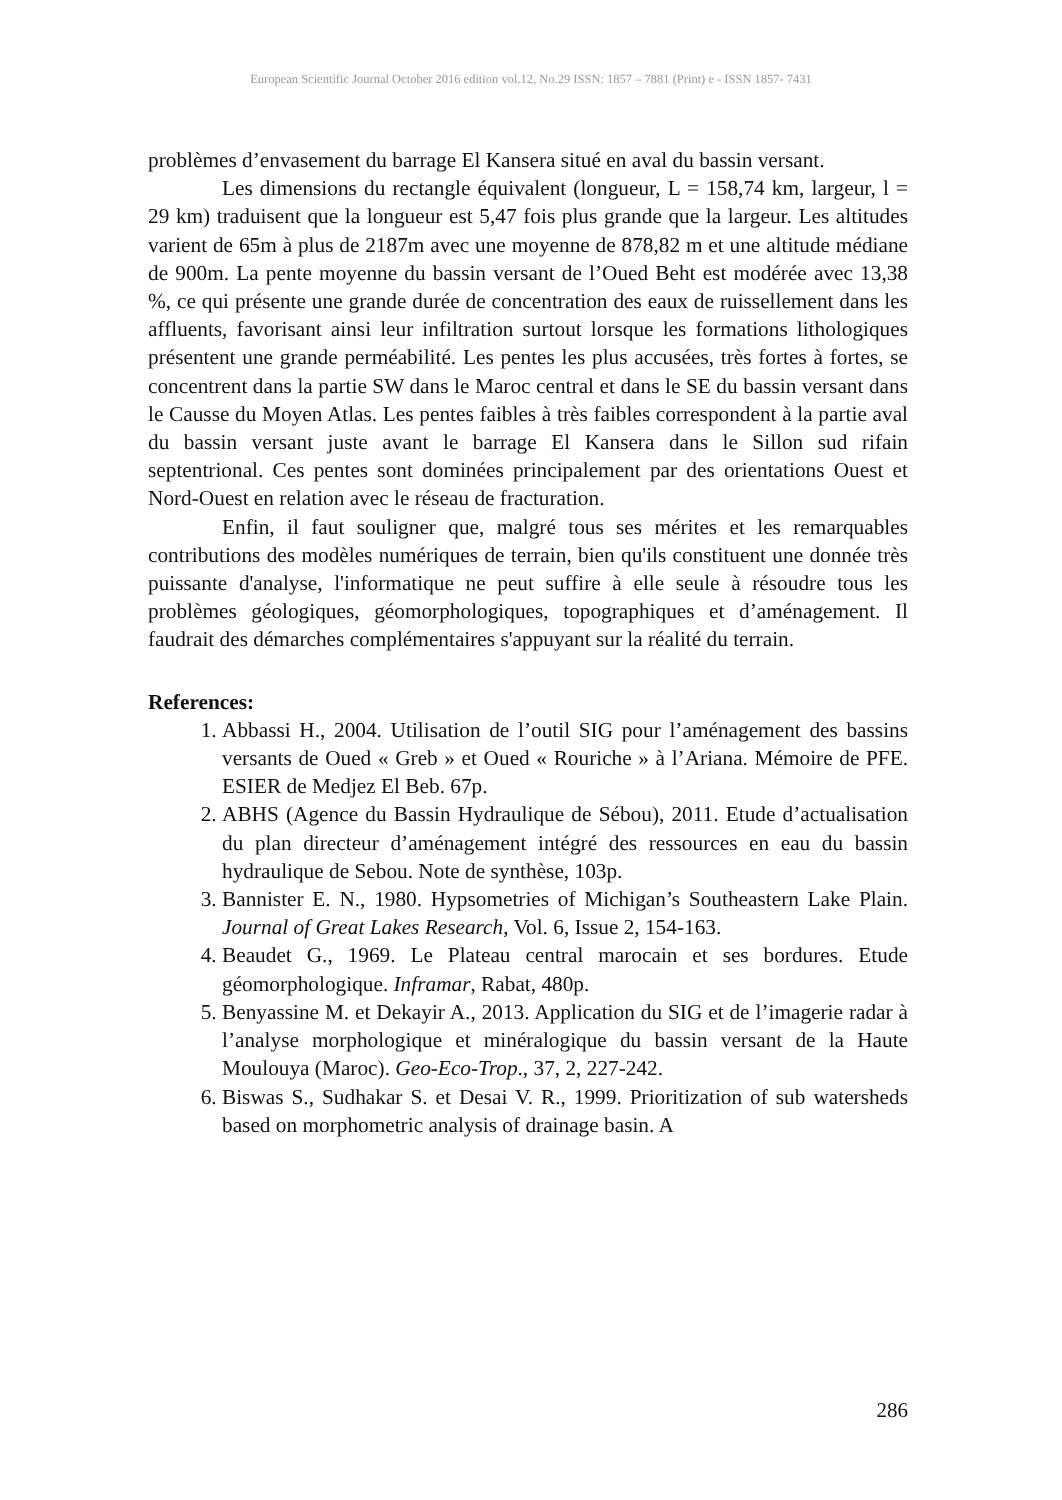European Scientific Journal October 2016 edition vol.12, No.29 ISSN: 1857 – 7881 (Print) e - ISSN 1857- 7431
problèmes d’envasement du barrage El Kansera situé en aval du bassin versant.
Les dimensions du rectangle équivalent (longueur, L = 158,74 km, largeur, l = 29 km) traduisent que la longueur est 5,47 fois plus grande que la largeur. Les altitudes varient de 65m à plus de 2187m avec une moyenne de 878,82 m et une altitude médiane de 900m. La pente moyenne du bassin versant de l’Oued Beht est modérée avec 13,38 %, ce qui présente une grande durée de concentration des eaux de ruissellement dans les affluents, favorisant ainsi leur infiltration surtout lorsque les formations lithologiques présentent une grande perméabilité. Les pentes les plus accusées, très fortes à fortes, se concentrent dans la partie SW dans le Maroc central et dans le SE du bassin versant dans le Causse du Moyen Atlas. Les pentes faibles à très faibles correspondent à la partie aval du bassin versant juste avant le barrage El Kansera dans le Sillon sud rifain septentrional. Ces pentes sont dominées principalement par des orientations Ouest et Nord-Ouest en relation avec le réseau de fracturation.
Enfin, il faut souligner que, malgré tous ses mérites et les remarquables contributions des modèles numériques de terrain, bien qu'ils constituent une donnée très puissante d'analyse, l'informatique ne peut suffire à elle seule à résoudre tous les problèmes géologiques, géomorphologiques, topographiques et d’aménagement. Il faudrait des démarches complémentaires s'appuyant sur la réalité du terrain.
References:
1. Abbassi H., 2004. Utilisation de l’outil SIG pour l’aménagement des bassins versants de Oued « Greb » et Oued « Rouriche » à l’Ariana. Mémoire de PFE. ESIER de Medjez El Beb. 67p.
2. ABHS (Agence du Bassin Hydraulique de Sébou), 2011. Etude d’actualisation du plan directeur d’aménagement intégré des ressources en eau du bassin hydraulique de Sebou. Note de synthèse, 103p.
3. Bannister E. N., 1980. Hypsometries of Michigan’s Southeastern Lake Plain. Journal of Great Lakes Research, Vol. 6, Issue 2, 154-163.
4. Beaudet G., 1969. Le Plateau central marocain et ses bordures. Etude géomorphologique. Inframar, Rabat, 480p.
5. Benyassine M. et Dekayir A., 2013. Application du SIG et de l’imagerie radar à l’analyse morphologique et minéralogique du bassin versant de la Haute Moulouya (Maroc). Geo-Eco-Trop., 37, 2, 227-242.
6. Biswas S., Sudhakar S. et Desai V. R., 1999. Prioritization of sub watersheds based on morphometric analysis of drainage basin. A
286